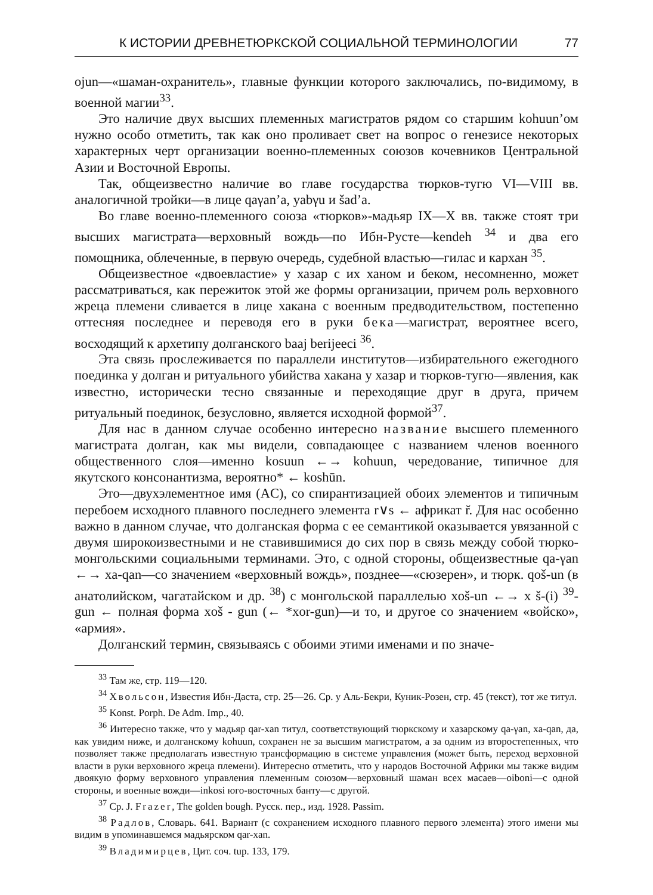К ИСТОРИИ ДРЕВНЕТЮРКСКОЙ СОЦИАЛЬНОЙ ТЕРМИНОЛОГИИ 77
ojun—«шаман-охранитель», главные функции которого заключались, по-видимому, в военной магии<sup>33</sup>.
Это наличие двух высших племенных магистратов рядом со старшим kohuun’ом нужно особо отметить, так как оно проливает свет на вопрос о генезисе некоторых характерных черт организации военно-племенных союзов кочевников Центральной Азии и Восточной Европы.
Так, общеизвестно наличие во главе государства тюрков-тугю VI—VIII вв. аналогичной тройки—в лице qaγan’a, yabγu и šad’a.
Во главе военно-племенного союза «тюрков»-мадьяр IX—X вв. также стоят три высших магистрата—верховный вождь—по Ибн-Русте—kendeh <sup>34</sup> и два его помощника, облеченные, в первую очередь, судебной властью—гилас и кархан <sup>35</sup>.
Общеизвестное «двоевластие» у хазар с их ханом и беком, несомненно, может рассматриваться, как пережиток этой же формы организации, причем роль верховного жреца племени сливается в лице хакана с военным предводительством, постепенно оттесняя последнее и переводя его в руки бека—магистрат, вероятнее всего, восходящий к архетипу долганского baaj berijeeci <sup>36</sup>.
Эта связь прослеживается по параллели институтов—избирательного ежегодного поединка у долган и ритуального убийства хакана у хазар и тюрков-тугю—явления, как известно, исторически тесно связанные и переходящие друг в друга, причем ритуальный поединок, безусловно, является исходной формой<sup>37</sup>.
Для нас в данном случае особенно интересно название высшего племенного магистрата долган, как мы видели, совпадающее с названием членов военного общественного слоя—именно kosuun ←→ kohuun, чередование, типичное для якутского консонантизма, вероятно* ← koshūn.
Это—двухэлементное имя (AC), со спирантизацией обоих элементов и типичным перебоем исходного плавного последнего элемента r∨s ← африкат r̆. Для нас особенно важно в данном случае, что долганская форма с ее семантикой оказывается увязанной с двумя широкоизвестными и не ставившимися до сих пор в связь между собой тюрко-монгольскими социальными терминами. Это, с одной стороны, общеизвестные qa-γan ←→ xa-qan—со значением «верховный вождь», позднее—«сюзерен», и тюрк. qoš-un (в анатолийском, чагатайском и др. <sup>38</sup>) с монгольской параллелью xoš-un ←→ x š-(i) <sup>39</sup>-gun ← полная форма xoš - gun (← *xor-gun)—и то, и другое со значением «войско», «армия».
Долганский термин, связываясь с обоими этими именами и по значе-
<sup>33</sup> Там же, стр. 119—120.
<sup>34</sup> Хвольсон, Известия Ибн-Даста, стр. 25—26. Ср. у Аль-Бекри, Куник-Розен, стр. 45 (текст), тот же титул.
<sup>35</sup> Konst. Porph. De Adm. Imp., 40.
<sup>36</sup> Интересно также, что у мадьяр qar-xan титул, соответствующий тюркскому и хазарскому qa-γan, xa-qan, да, как увидим ниже, и долганскому kohuun, сохранен не за высшим магистратом, а за одним из второстепенных, что позволяет также предполагать известную трансформацию в системе управления (может быть, переход верховной власти в руки верховного жреца племени). Интересно отметить, что у народов Восточной Африки мы также видим двоякую форму верховного управления племенным союзом—верховный шаман всех масаев—oiboni—с одной стороны, и военные вожди—inkosi юго-восточных банту—с другой.
<sup>37</sup> Ср. J. Frazer, The golden bough. Русск. пер., изд. 1928. Passim.
<sup>38</sup> Радлов, Словарь. 641. Вариант (с сохранением исходного плавного первого элемента) этого имени мы видим в упоминавшемся мадьярском qar-xan.
<sup>39</sup> Владимирцев, Цит. соч. tup. 133, 179.